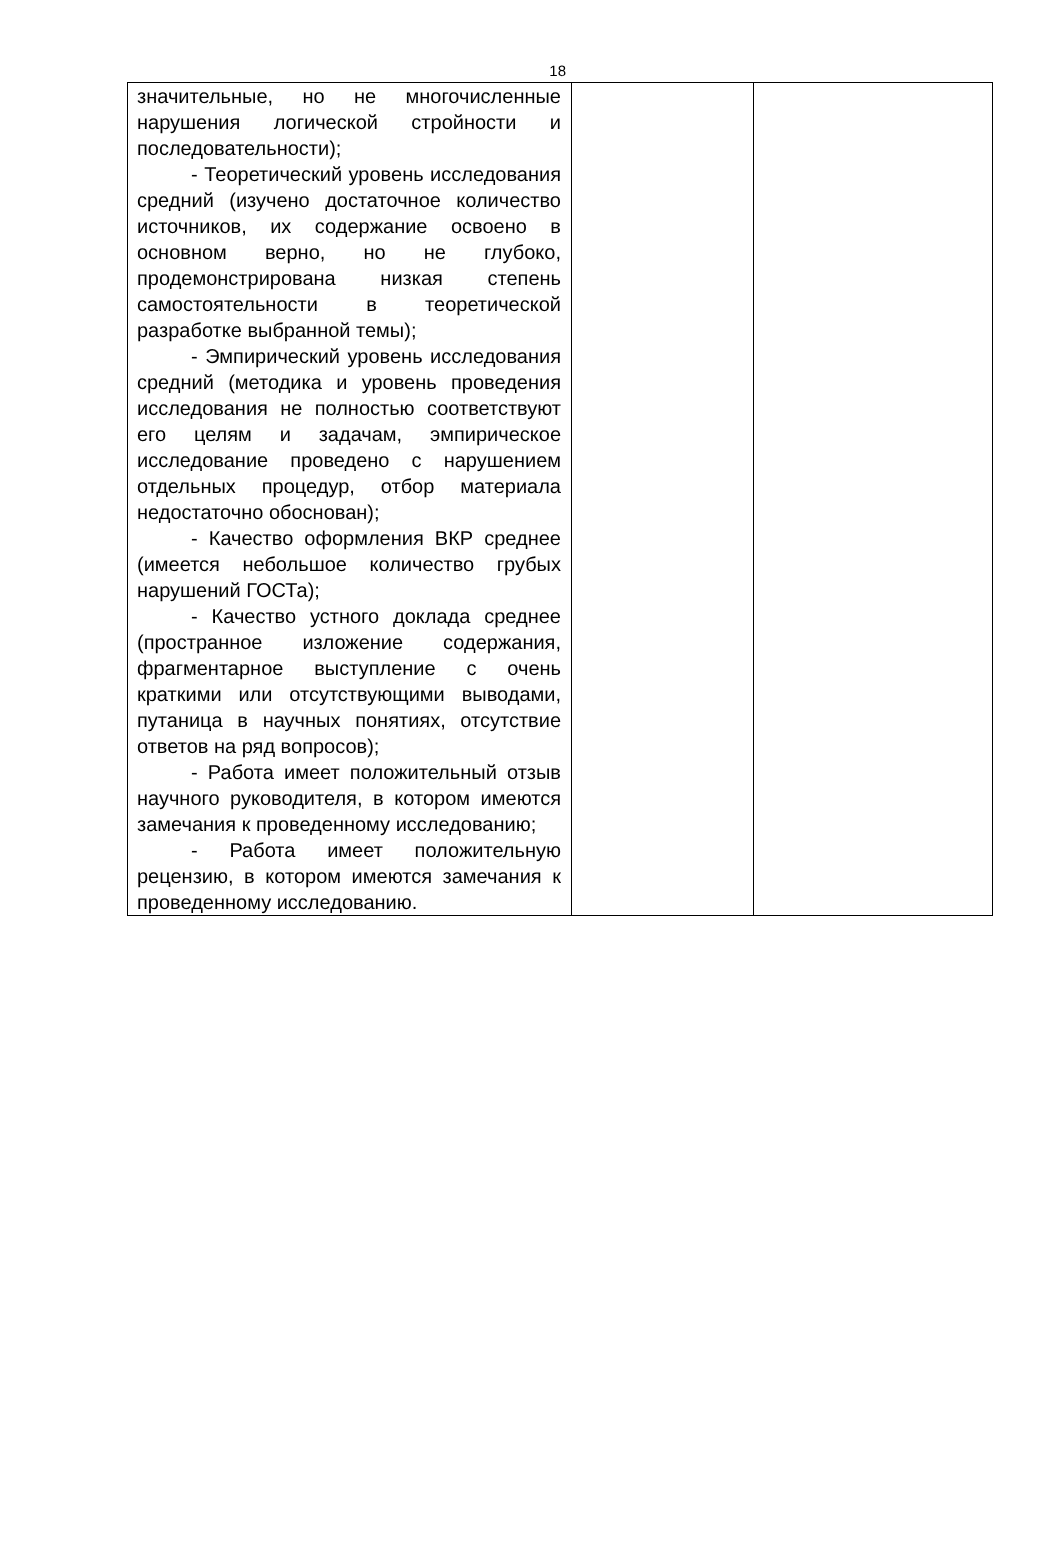18
| значительные, но не многочисленные нарушения логической стройности и последовательности); - Теоретический уровень исследования средний (изучено достаточное количество источников, их содержание освоено в основном верно, но не глубоко, продемонстрирована низкая степень самостоятельности в теоретической разработке выбранной темы); - Эмпирический уровень исследования средний (методика и уровень проведения исследования не полностью соответствуют его целям и задачам, эмпирическое исследование проведено с нарушением отдельных процедур, отбор материала недостаточно обоснован); - Качество оформления ВКР среднее (имеется небольшое количество грубых нарушений ГОСТа); - Качество устного доклада среднее (пространное изложение содержания, фрагментарное выступление с очень краткими или отсутствующими выводами, путаница в научных понятиях, отсутствие ответов на ряд вопросов); - Работа имеет положительный отзыв научного руководителя, в котором имеются замечания к проведенному исследованию; - Работа имеет положительную рецензию, в котором имеются замечания к проведенному исследованию. | | |